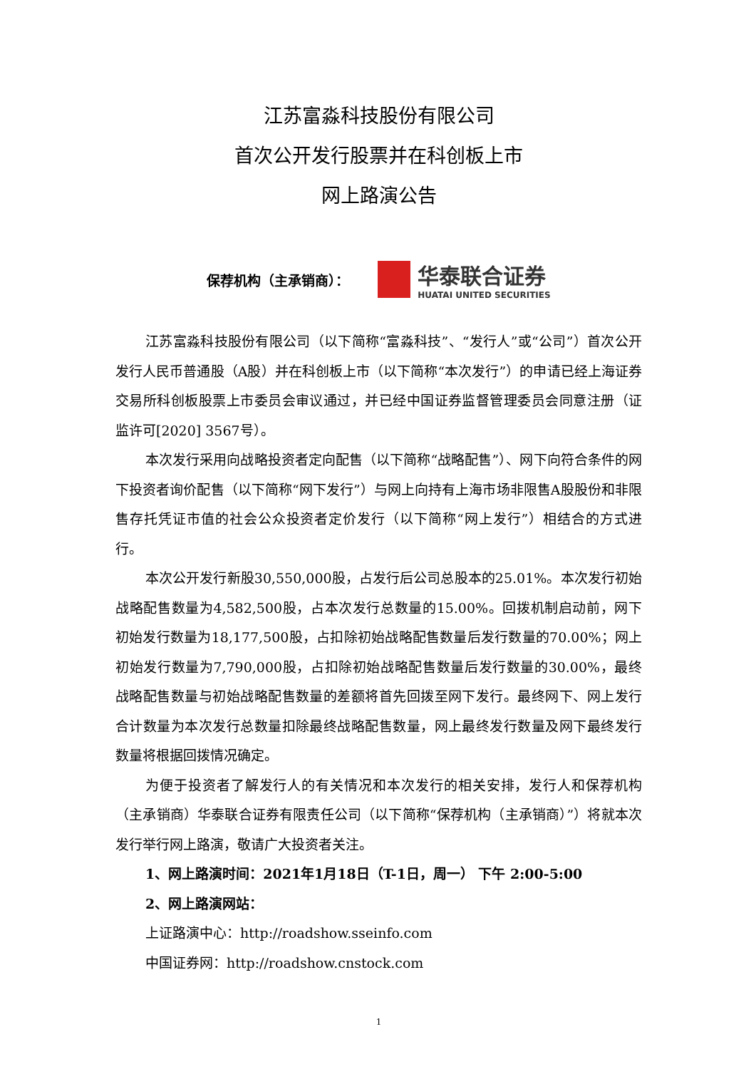江苏富淼科技股份有限公司
首次公开发行股票并在科创板上市
网上路演公告
保荐机构（主承销商）：
华泰联合证券
HUATAI UNITED SECURITIES
江苏富淼科技股份有限公司（以下简称“富淼科技”、“发行人”或“公司”）首次公开发行人民币普通股（A股）并在科创板上市（以下简称“本次发行”）的申请已经上海证券交易所科创板股票上市委员会审议通过，并已经中国证券监督管理委员会同意注册（证监许可[2020] 3567号）。
本次发行采用向战略投资者定向配售（以下简称“战略配售”）、网下向符合条件的网下投资者询价配售（以下简称“网下发行”）与网上向持有上海市场非限售A股股份和非限售存托凭证市值的社会公众投资者定价发行（以下简称“网上发行”）相结合的方式进行。
本次公开发行新股30,550,000股，占发行后公司总股本的25.01%。本次发行初始战略配售数量为4,582,500股，占本次发行总数量的15.00%。回拨机制启动前，网下初始发行数量为18,177,500股，占扣除初始战略配售数量后发行数量的70.00%；网上初始发行数量为7,790,000股，占扣除初始战略配售数量后发行数量的30.00%，最终战略配售数量与初始战略配售数量的差额将首先回拨至网下发行。最终网下、网上发行合计数量为本次发行总数量扣除最终战略配售数量，网上最终发行数量及网下最终发行数量将根据回拨情况确定。
为便于投资者了解发行人的有关情况和本次发行的相关安排，发行人和保荐机构（主承销商）华泰联合证券有限责任公司（以下简称“保荐机构（主承销商）”）将就本次发行举行网上路演，敬请广大投资者关注。
1、网上路演时间：2021年1月18日（T-1日，周一） 下午 2:00-5:00
2、网上路演网站：
上证路演中心：http://roadshow.sseinfo.com
中国证券网：http://roadshow.cnstock.com
1